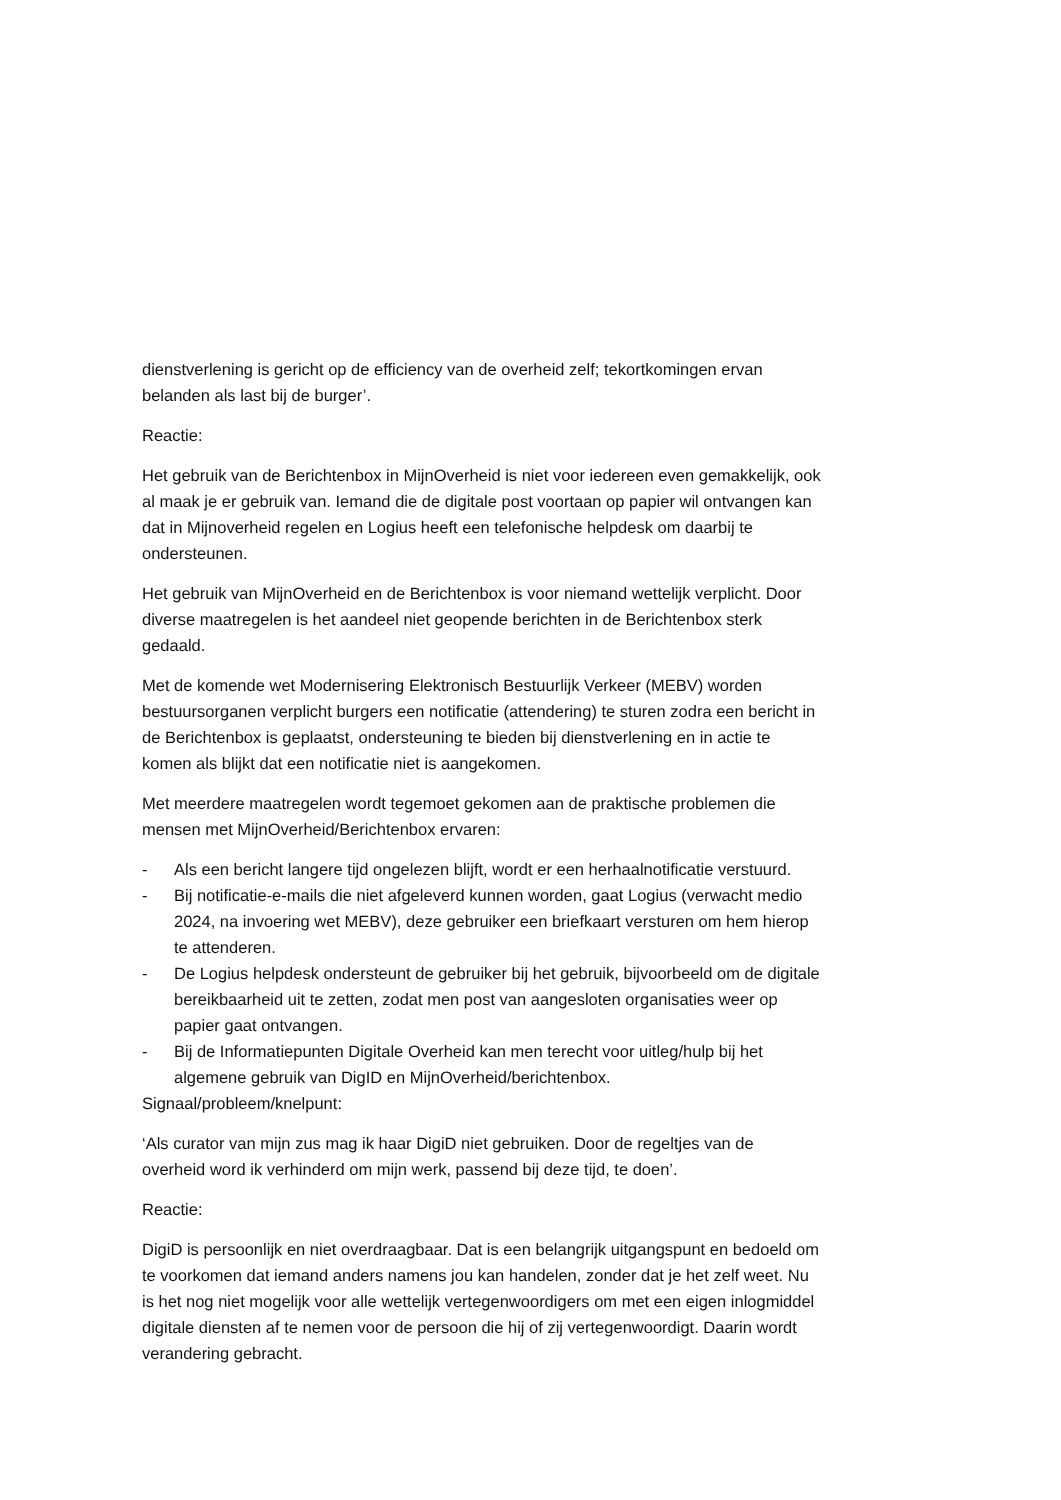dienstverlening is gericht op de efficiency van de overheid zelf; tekortkomingen ervan belanden als last bij de burger’.
Reactie:
Het gebruik van de Berichtenbox in MijnOverheid is niet voor iedereen even gemakkelijk, ook al maak je er gebruik van. Iemand die de digitale post voortaan op papier wil ontvangen kan dat in Mijnoverheid regelen en Logius heeft een telefonische helpdesk om daarbij te ondersteunen.
Het gebruik van MijnOverheid en de Berichtenbox is voor niemand wettelijk verplicht. Door diverse maatregelen is het aandeel niet geopende berichten in de Berichtenbox sterk gedaald.
Met de komende wet Modernisering Elektronisch Bestuurlijk Verkeer (MEBV) worden bestuursorganen verplicht burgers een notificatie (attendering) te sturen zodra een bericht in de Berichtenbox is geplaatst, ondersteuning te bieden bij dienstverlening en in actie te komen als blijkt dat een notificatie niet is aangekomen.
Met meerdere maatregelen wordt tegemoet gekomen aan de praktische problemen die mensen met MijnOverheid/Berichtenbox ervaren:
- Als een bericht langere tijd ongelezen blijft, wordt er een herhaalnotificatie verstuurd.
- Bij notificatie-e-mails die niet afgeleverd kunnen worden, gaat Logius (verwacht medio 2024, na invoering wet MEBV), deze gebruiker een briefkaart versturen om hem hierop te attenderen.
- De Logius helpdesk ondersteunt de gebruiker bij het gebruik, bijvoorbeeld om de digitale bereikbaarheid uit te zetten, zodat men post van aangesloten organisaties weer op papier gaat ontvangen.
- Bij de Informatiepunten Digitale Overheid kan men terecht voor uitleg/hulp bij het algemene gebruik van DigID en MijnOverheid/berichtenbox.
Signaal/probleem/knelpunt:
‘Als curator van mijn zus mag ik haar DigiD niet gebruiken. Door de regeltjes van de overheid word ik verhinderd om mijn werk, passend bij deze tijd, te doen’.
Reactie:
DigiD is persoonlijk en niet overdraagbaar. Dat is een belangrijk uitgangspunt en bedoeld om te voorkomen dat iemand anders namens jou kan handelen, zonder dat je het zelf weet. Nu is het nog niet mogelijk voor alle wettelijk vertegenwoordigers om met een eigen inlogmiddel digitale diensten af te nemen voor de persoon die hij of zij vertegenwoordigt. Daarin wordt verandering gebracht.